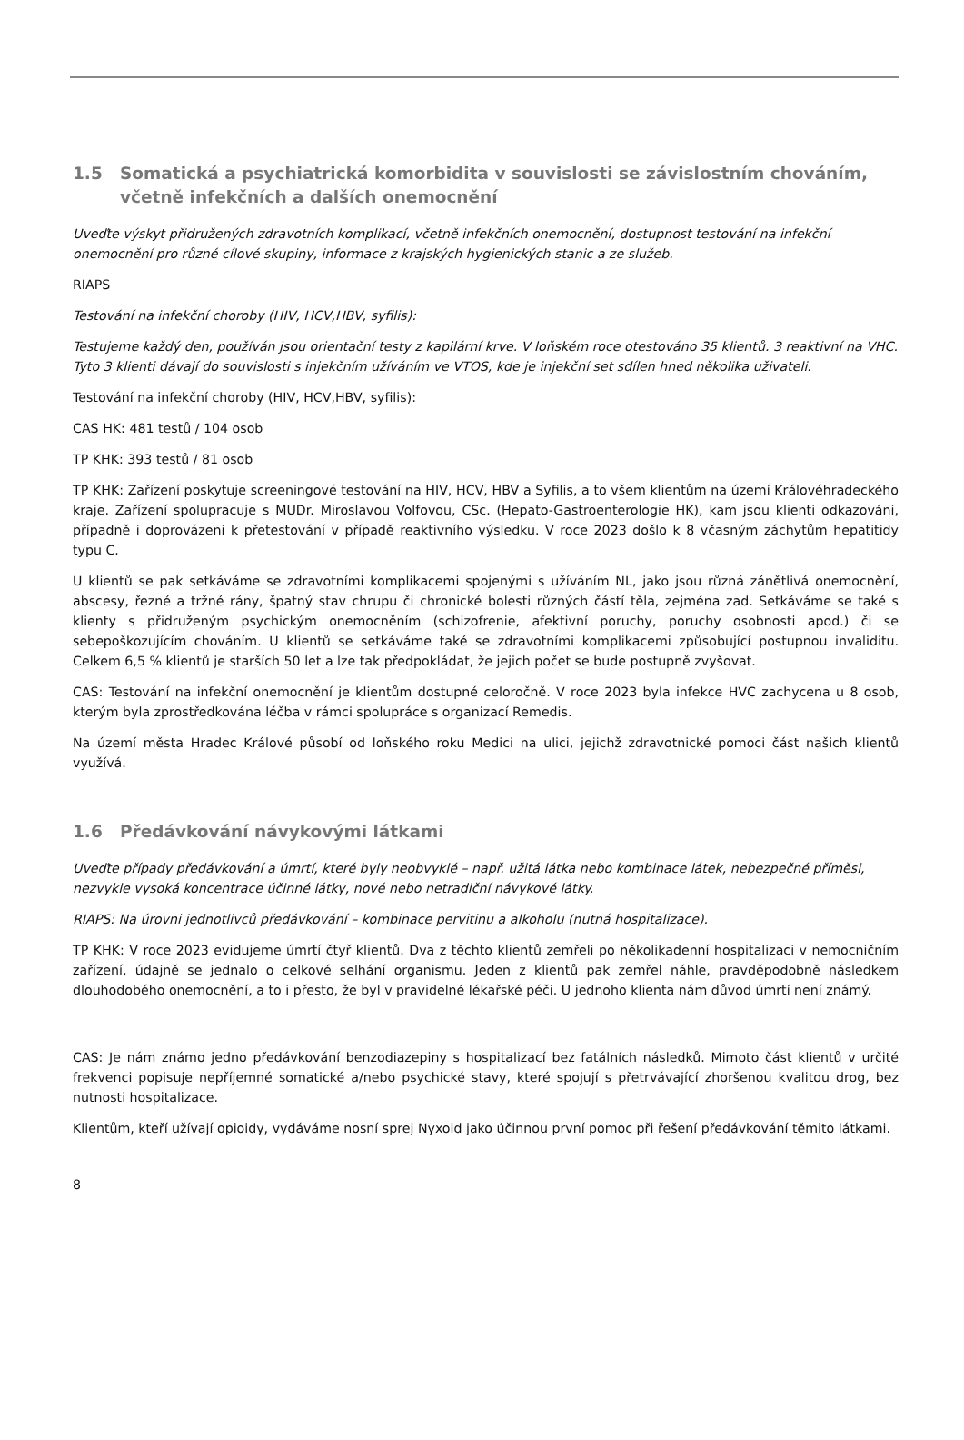1.5 Somatická a psychiatrická komorbidita v souvislosti se závislostním chováním, včetně infekčních a dalších onemocnění
Uveďte výskyt přidružených zdravotních komplikací, včetně infekčních onemocnění, dostupnost testování na infekční onemocnění pro různé cílové skupiny, informace z krajských hygienických stanic a ze služeb.
RIAPS
Testování na infekční choroby (HIV, HCV,HBV, syfilis):
Testujeme každý den, používán jsou orientační testy z kapilární krve. V loňském roce otestováno 35 klientů. 3 reaktivní na VHC. Tyto 3 klienti dávají do souvislosti s injekčním užíváním ve VTOS, kde je injekční set sdílen hned několika uživateli.
Testování na infekční choroby (HIV, HCV,HBV, syfilis):
CAS HK: 481 testů / 104 osob
TP KHK: 393 testů / 81 osob
TP KHK: Zařízení poskytuje screeningové testování na HIV, HCV, HBV a Syfilis, a to všem klientům na území Královéhradeckého kraje. Zařízení spolupracuje s MUDr. Miroslavou Volfovou, CSc. (Hepato-Gastroenterologie HK), kam jsou klienti odkazováni, případně i doprovázeni k přetestování v případě reaktivního výsledku. V roce 2023 došlo k 8 včasným záchytům hepatitidy typu C.
U klientů se pak setkáváme se zdravotními komplikacemi spojenými s užíváním NL, jako jsou různá zánětlivá onemocnění, abscesy, řezné a tržné rány, špatný stav chrupu či chronické bolesti různých částí těla, zejména zad. Setkáváme se také s klienty s přidruženým psychickým onemocněním (schizofrenie, afektivní poruchy, poruchy osobnosti apod.) či se sebepoškozujícím chováním. U klientů se setkáváme také se zdravotními komplikacemi způsobující postupnou invaliditu. Celkem 6,5 % klientů je starších 50 let a lze tak předpokládat, že jejich počet se bude postupně zvyšovat.
CAS: Testování na infekční onemocnění je klientům dostupné celoročně. V roce 2023 byla infekce HVC zachycena u 8 osob, kterým byla zprostředkována léčba v rámci spolupráce s organizací Remedis.
Na území města Hradec Králové působí od loňského roku Medici na ulici, jejichž zdravotnické pomoci část našich klientů využívá.
1.6 Předávkování návykovými látkami
Uveďte případy předávkování a úmrtí, které byly neobvyklé – např. užitá látka nebo kombinace látek, nebezpečné příměsi, nezvykle vysoká koncentrace účinné látky, nové nebo netradiční návykové látky.
RIAPS: Na úrovni jednotlivců předávkování – kombinace pervitinu a alkoholu (nutná hospitalizace).
TP KHK: V roce 2023 evidujeme úmrtí čtyř klientů. Dva z těchto klientů zemřeli po několikadenní hospitalizaci v nemocničním zařízení, údajně se jednalo o celkové selhání organismu. Jeden z klientů pak zemřel náhle, pravděpodobně následkem dlouhodobého onemocnění, a to i přesto, že byl v pravidelné lékařské péči. U jednoho klienta nám důvod úmrtí není známý.
CAS: Je nám známo jedno předávkování benzodiazepiny s hospitalizací bez fatálních následků. Mimoto část klientů v určité frekvenci popisuje nepříjemné somatické a/nebo psychické stavy, které spojují s přetrvávající zhoršenou kvalitou drog, bez nutnosti hospitalizace.
Klientům, kteří užívají opioidy, vydáváme nosní sprej Nyxoid jako účinnou první pomoc při řešení předávkování těmito látkami.
8